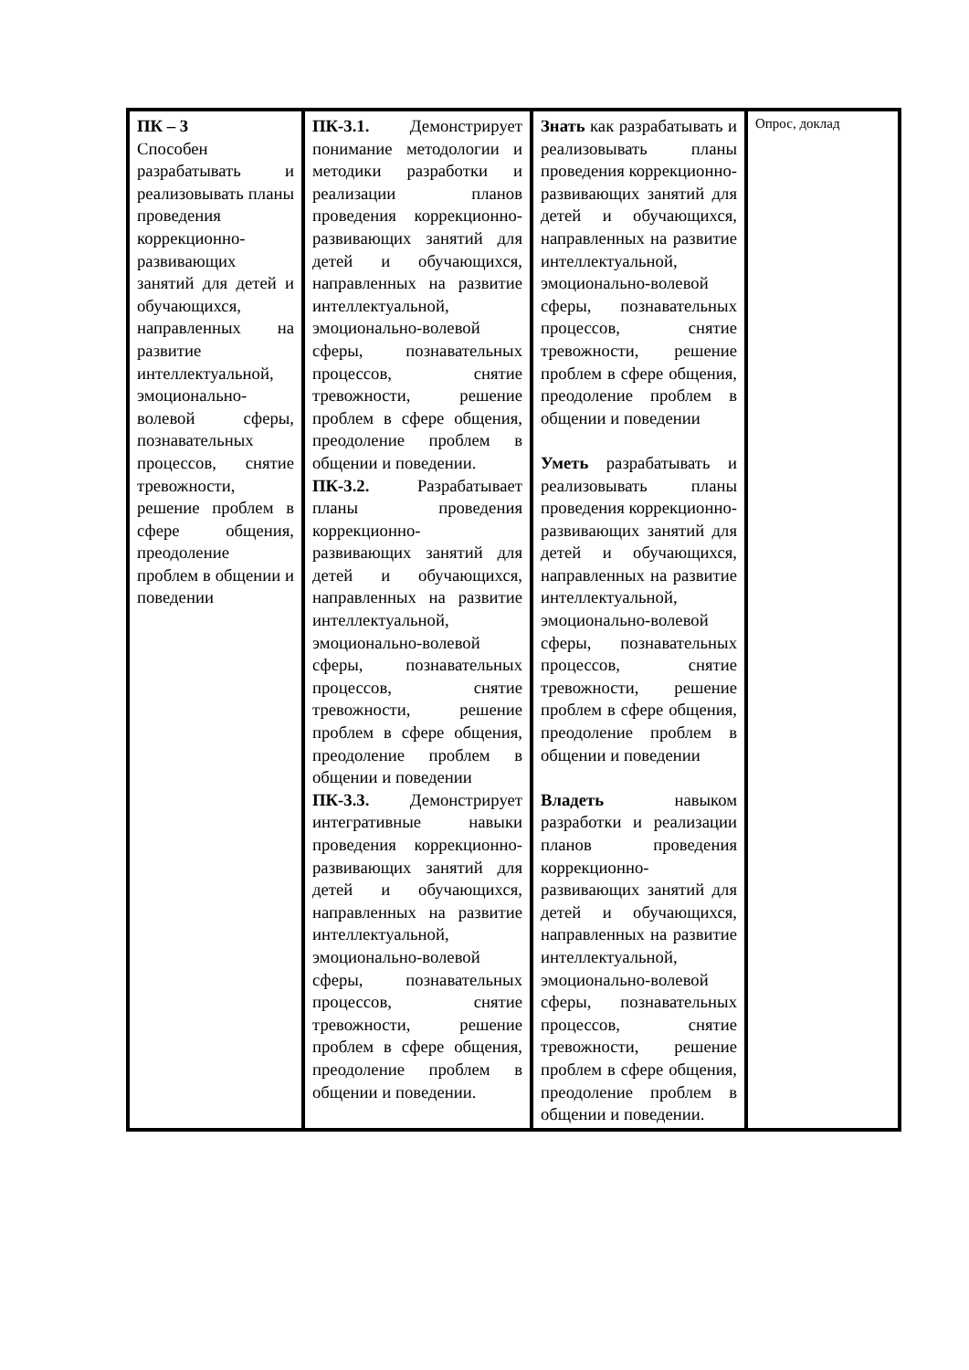| ПК – 3 Способен разрабатывать и реализовывать планы проведения коррекционно- развивающих занятий для детей и обучающихся, направленных на развитие интеллектуальной, эмоционально-волевой сферы, познавательных процессов, снятие тревожности, решение проблем в сфере общения, преодоление проблем в общении и поведении | ПК-3.1. Демонстрирует понимание методологии и методики разработки и реализации планов проведения коррекционно-развивающих занятий для детей и обучающихся, направленных на развитие интеллектуальной, эмоционально-волевой сферы, познавательных процессов, снятие тревожности, решение проблем в сфере общения, преодоление проблем в общении и поведении. ПК-3.2. Разрабатывает планы проведения коррекционно- развивающих занятий для детей и обучающихся, направленных на развитие интеллектуальной, эмоционально-волевой сферы, познавательных процессов, снятие тревожности, решение проблем в сфере общения, преодоление проблем в общении и поведении ПК-3.3. Демонстрирует интегративные навыки проведения коррекционно- развивающих занятий для детей и обучающихся, направленных на развитие интеллектуальной, эмоционально-волевой сферы, познавательных процессов, снятие тревожности, решение проблем в сфере общения, преодоление проблем в общении и поведении. | Знать как разрабатывать и реализовывать планы проведения коррекционно- развивающих занятий для детей и обучающихся, направленных на развитие интеллектуальной, эмоционально-волевой сферы, познавательных процессов, снятие тревожности, решение проблем в сфере общения, преодоление проблем в общении и поведении Уметь разрабатывать и реализовывать планы проведения коррекционно- развивающих занятий для детей и обучающихся, направленных на развитие интеллектуальной, эмоционально-волевой сферы, познавательных процессов, снятие тревожности, решение проблем в сфере общения, преодоление проблем в общении и поведении Владеть навыком разработки и реализации планов проведения коррекционно- развивающих занятий для детей и обучающихся, направленных на развитие интеллектуальной, эмоционально-волевой сферы, познавательных процессов, снятие тревожности, решение проблем в сфере общения, преодоление проблем в общении и поведении. | Опрос, доклад |